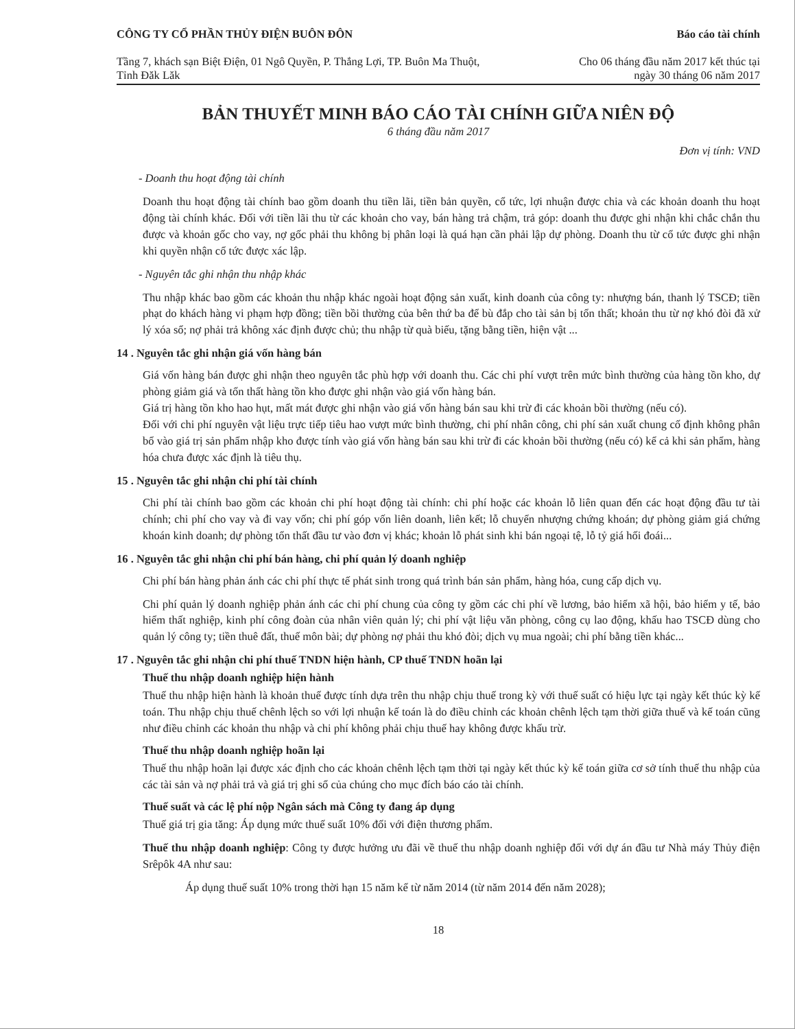CÔNG TY CỔ PHẦN THỦY ĐIỆN BUÔN ĐÔN
Tầng 7, khách sạn Biệt Điện, 01 Ngô Quyền, P. Thắng Lợi, TP. Buôn Ma Thuột, Tỉnh Đăk Lăk
Báo cáo tài chính
Cho 06 tháng đầu năm 2017 kết thúc tại ngày 30 tháng 06 năm 2017
BẢN THUYẾT MINH BÁO CÁO TÀI CHÍNH GIỮA NIÊN ĐỘ
6 tháng đầu năm 2017
Đơn vị tính: VND
- Doanh thu hoạt động tài chính
Doanh thu hoạt động tài chính bao gồm doanh thu tiền lãi, tiền bản quyền, cổ tức, lợi nhuận được chia và các khoản doanh thu hoạt động tài chính khác. Đối với tiền lãi thu từ các khoản cho vay, bán hàng trả chậm, trả góp: doanh thu được ghi nhận khi chắc chắn thu được và khoản gốc cho vay, nợ gốc phải thu không bị phân loại là quá hạn cần phải lập dự phòng. Doanh thu từ cổ tức được ghi nhận khi quyền nhận cổ tức được xác lập.
- Nguyên tắc ghi nhận thu nhập khác
Thu nhập khác bao gồm các khoản thu nhập khác ngoài hoạt động sản xuất, kinh doanh của công ty: nhượng bán, thanh lý TSCĐ; tiền phạt do khách hàng vi phạm hợp đồng; tiền bồi thường của bên thứ ba để bù đắp cho tài sản bị tổn thất; khoản thu từ nợ khó đòi đã xử lý xóa sổ; nợ phải trả không xác định được chủ; thu nhập từ quà biếu, tặng bằng tiền, hiện vật ...
14 . Nguyên tắc ghi nhận giá vốn hàng bán
Giá vốn hàng bán được ghi nhận theo nguyên tắc phù hợp với doanh thu. Các chi phí vượt trên mức bình thường của hàng tồn kho, dự phòng giảm giá và tổn thất hàng tồn kho được ghi nhận vào giá vốn hàng bán.
Giá trị hàng tồn kho hao hụt, mất mát được ghi nhận vào giá vốn hàng bán sau khi trừ đi các khoản bồi thường (nếu có).
Đối với chi phí nguyên vật liệu trực tiếp tiêu hao vượt mức bình thường, chi phí nhân công, chi phí sản xuất chung cố định không phân bổ vào giá trị sản phẩm nhập kho được tính vào giá vốn hàng bán sau khi trừ đi các khoản bồi thường (nếu có) kể cả khi sản phẩm, hàng hóa chưa được xác định là tiêu thụ.
15 . Nguyên tắc ghi nhận chi phí tài chính
Chi phí tài chính bao gồm các khoản chi phí hoạt động tài chính: chi phí hoặc các khoản lỗ liên quan đến các hoạt động đầu tư tài chính; chi phí cho vay và đi vay vốn; chi phí góp vốn liên doanh, liên kết; lỗ chuyển nhượng chứng khoán; dự phòng giảm giá chứng khoán kinh doanh; dự phòng tổn thất đầu tư vào đơn vị khác; khoản lỗ phát sinh khi bán ngoại tệ, lỗ tỷ giá hối đoái...
16 . Nguyên tắc ghi nhận chi phí bán hàng, chi phí quản lý doanh nghiệp
Chi phí bán hàng phản ánh các chi phí thực tế phát sinh trong quá trình bán sản phẩm, hàng hóa, cung cấp dịch vụ.
Chi phí quản lý doanh nghiệp phản ánh các chi phí chung của công ty gồm các chi phí về lương, bảo hiểm xã hội, bảo hiểm y tế, bảo hiểm thất nghiệp, kinh phí công đoàn của nhân viên quản lý; chi phí vật liệu văn phòng, công cụ lao động, khấu hao TSCĐ dùng cho quản lý công ty; tiền thuê đất, thuế môn bài; dự phòng nợ phải thu khó đòi; dịch vụ mua ngoài; chi phí bằng tiền khác...
17 . Nguyên tắc ghi nhận chi phí thuế TNDN hiện hành, CP thuế TNDN hoãn lại
Thuế thu nhập doanh nghiệp hiện hành
Thuế thu nhập hiện hành là khoản thuế được tính dựa trên thu nhập chịu thuế trong kỳ với thuế suất có hiệu lực tại ngày kết thúc kỳ kế toán. Thu nhập chịu thuế chênh lệch so với lợi nhuận kế toán là do điều chỉnh các khoản chênh lệch tạm thời giữa thuế và kế toán cũng như điều chỉnh các khoản thu nhập và chi phí không phải chịu thuế hay không được khấu trừ.
Thuế thu nhập doanh nghiệp hoãn lại
Thuế thu nhập hoãn lại được xác định cho các khoản chênh lệch tạm thời tại ngày kết thúc kỳ kế toán giữa cơ sở tính thuế thu nhập của các tài sản và nợ phải trả và giá trị ghi sổ của chúng cho mục đích báo cáo tài chính.
Thuế suất và các lệ phí nộp Ngân sách mà Công ty đang áp dụng
Thuế giá trị gia tăng: Áp dụng mức thuế suất 10% đối với điện thương phẩm.
Thuế thu nhập doanh nghiệp: Công ty được hưởng ưu đãi về thuế thu nhập doanh nghiệp đối với dự án đầu tư Nhà máy Thủy điện Srêpôk 4A như sau:
Áp dụng thuế suất 10% trong thời hạn 15 năm kể từ năm 2014 (từ năm 2014 đến năm 2028);
18